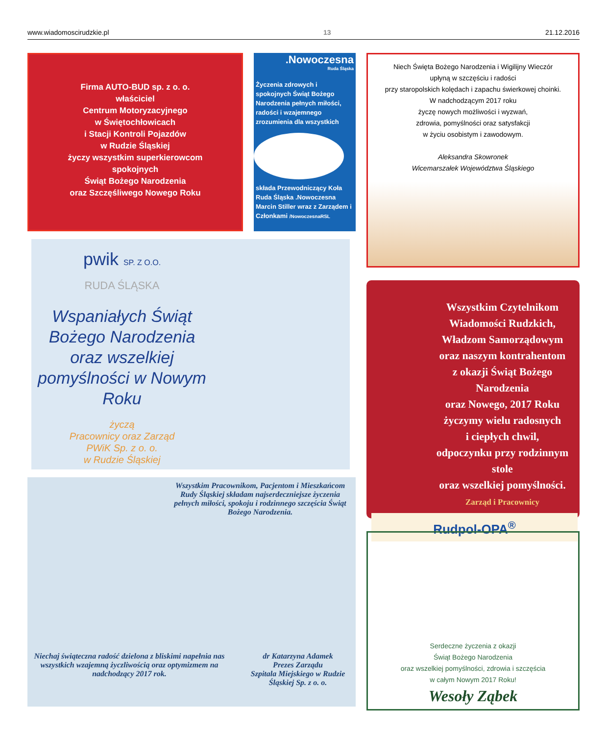www.wiadomoscirudzkie.pl 13 21.12.2016
Firma AUTO-BUD sp. z o. o.
właściciel
Centrum Motoryzacyjnego
w Świętochłowicach
i Stacji Kontroli Pojazdów
w Rudzie Śląskiej
życzy wszystkim superkierowcom
spokojnych
Świąt Bożego Narodzenia
oraz Szczęśliwego Nowego Roku
.Nowoczesna
Ruda Śląska
Życzenia zdrowych i spokojnych Świąt Bożego Narodzenia pełnych miłości, radości i wzajemnego zrozumienia dla wszystkich
składa Przewodniczący Koła Ruda Śląska .Nowoczesna Marcin Stiller wraz z Zarządem i Członkami /NowoczesnaRSL
pwik SP. Z O.O.
RUDA ŚLĄSKA
Wspaniałych Świąt Bożego Narodzenia oraz wszelkiej pomyślności w Nowym Roku
życzą
Pracownicy oraz Zarząd
PWiK Sp. z o. o.
w Rudzie Śląskiej
Wszystkim Pracownikom, Pacjentom i Mieszkańcom Rudy Śląskiej składam najserdeczniejsze życzenia pełnych miłości, spokoju i rodzinnego szczęścia Świąt Bożego Narodzenia.
Niechaj świąteczna radość dzielona z bliskimi napełnia nas wszystkich wzajemną życzliwością oraz optymizmem na nadchodzący 2017 rok.
dr Katarzyna Adamek
Prezes Zarządu
Szpitala Miejskiego w Rudzie Śląskiej Sp. z o. o.
Niech Święta Bożego Narodzenia i Wigilijny Wieczór
upłyną w szczęściu i radości
przy staropolskich kolędach i zapachu świerkowej choinki.
W nadchodzącym 2017 roku
życzę nowych możliwości i wyzwań,
zdrowia, pomyślności oraz satysfakcji
w życiu osobistym i zawodowym.
Aleksandra Skowronek
Wicemarszałek Województwa Śląskiego
Wszystkim Czytelnikom
Wiadomości Rudzkich,
Władzom Samorządowym
oraz naszym kontrahentom
z okazji Świąt Bożego Narodzenia
oraz Nowego, 2017 Roku
życzymy wielu radosnych
i ciepłych chwil,
odpoczynku przy rodzinnym stole
oraz wszelkiej pomyślności.
Zarząd i Pracownicy
Rudpol-OPA<sup>®</sup>
Serdeczne życzenia z okazji
Świąt Bożego Narodzenia
oraz wszelkiej pomyślności, zdrowia i szczęścia
w całym Nowym 2017 Roku!
Wesoły Ząbek